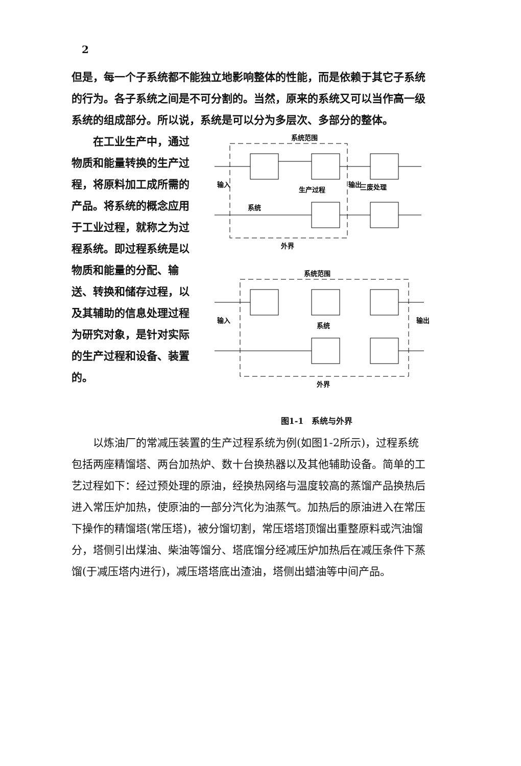2
但是，每一个子系统都不能独立地影响整体的性能，而是依赖于其它子系统的行为。各子系统之间是不可分割的。当然，原来的系统又可以当作高一级系统的组成部分。所以说，系统是可以分为多层次、多部分的整体。
在工业生产中，通过物质和能量转换的生产过程，将原料加工成所需的产品。将系统的概念应用于工业过程，就称之为过程系统。即过程系统是以物质和能量的分配、输送、转换和储存过程，以及其辅助的信息处理过程为研究对象，是针对实际的生产过程和设备、装置的。
系统范围
输入
系统
生产过程
输出
三废处理
外界
系统范围
输入
系统
输出
外界
图1-1　系统与外界
以炼油厂的常减压装置的生产过程系统为例(如图1-2所示)，过程系统包括两座精馏塔、两台加热炉、数十台换热器以及其他辅助设备。简单的工艺过程如下：经过预处理的原油，经换热网络与温度较高的蒸馏产品换热后进入常压炉加热，使原油的一部分汽化为油蒸气。加热后的原油进入在常压下操作的精馏塔(常压塔)，被分馏切割，常压塔塔顶馏出重整原料或汽油馏分，塔侧引出煤油、柴油等馏分、塔底馏分经减压炉加热后在减压条件下蒸馏(于减压塔内进行)，减压塔塔底出渣油，塔侧出蜡油等中间产品。